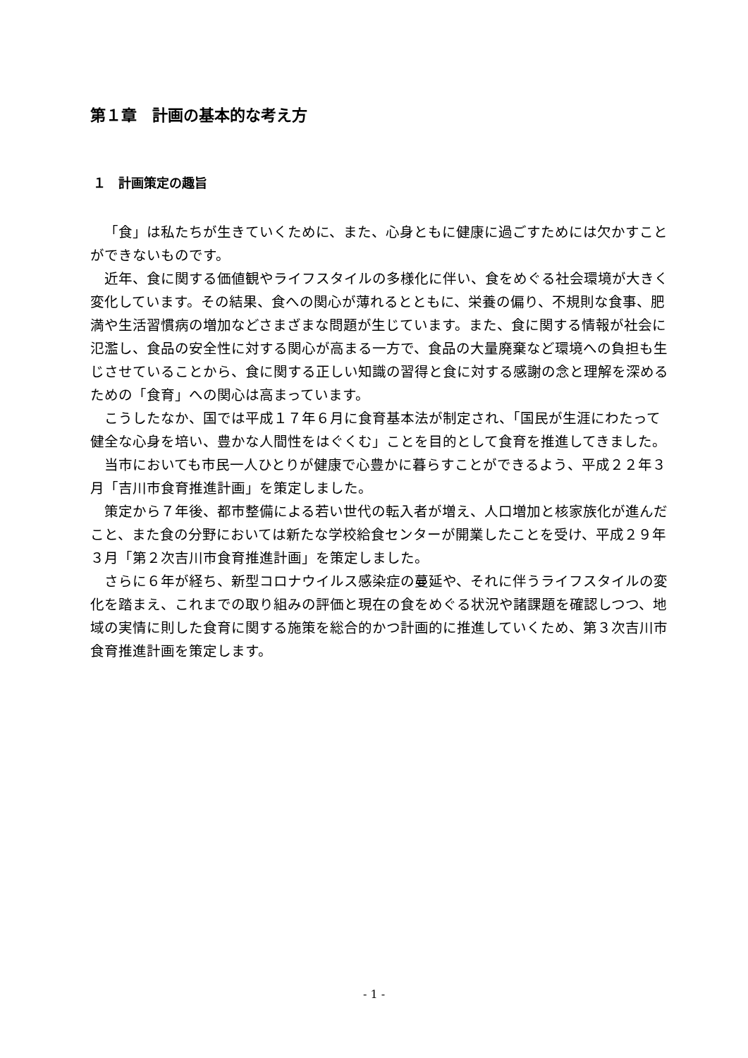第１章　計画の基本的な考え方
１　計画策定の趣旨
「食」は私たちが生きていくために、また、心身ともに健康に過ごすためには欠かすことができないものです。
近年、食に関する価値観やライフスタイルの多様化に伴い、食をめぐる社会環境が大きく変化しています。その結果、食への関心が薄れるとともに、栄養の偏り、不規則な食事、肥満や生活習慣病の増加などさまざまな問題が生じています。また、食に関する情報が社会に氾濫し、食品の安全性に対する関心が高まる一方で、食品の大量廃棄など環境への負担も生じさせていることから、食に関する正しい知識の習得と食に対する感謝の念と理解を深めるための「食育」への関心は高まっています。
こうしたなか、国では平成１７年６月に食育基本法が制定され、「国民が生涯にわたって健全な心身を培い、豊かな人間性をはぐくむ」ことを目的として食育を推進してきました。
当市においても市民一人ひとりが健康で心豊かに暮らすことができるよう、平成２２年３月「吉川市食育推進計画」を策定しました。
策定から７年後、都市整備による若い世代の転入者が増え、人口増加と核家族化が進んだこと、また食の分野においては新たな学校給食センターが開業したことを受け、平成２９年３月「第２次吉川市食育推進計画」を策定しました。
さらに６年が経ち、新型コロナウイルス感染症の蔓延や、それに伴うライフスタイルの変化を踏まえ、これまでの取り組みの評価と現在の食をめぐる状況や諸課題を確認しつつ、地域の実情に則した食育に関する施策を総合的かつ計画的に推進していくため、第３次吉川市食育推進計画を策定します。
- 1 -